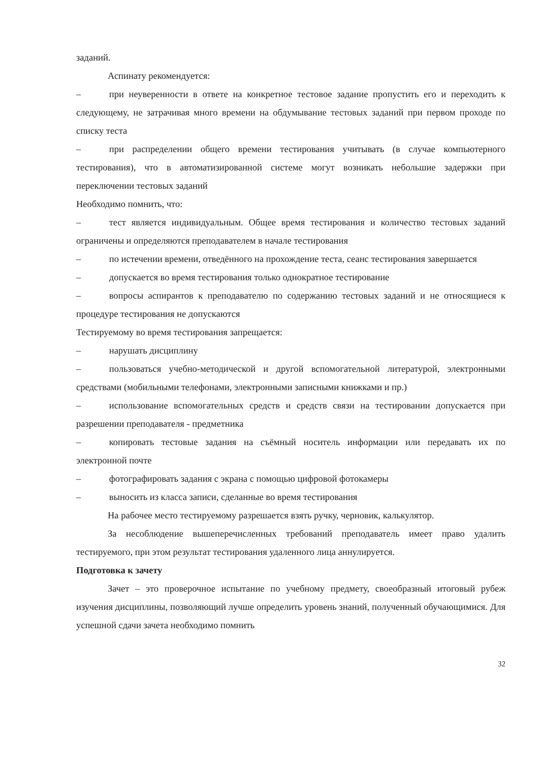заданий.
Аспинату рекомендуется:
–   при неуверенности в ответе на конкретное тестовое задание пропустить его и переходить к следующему, не затрачивая много времени на обдумывание тестовых заданий при первом проходе по списку теста
–   при распределении общего времени тестирования учитывать (в случае компьютерного тестирования), что в автоматизированной системе могут возникать небольшие задержки при переключении тестовых заданий
Необходимо помнить, что:
–   тест является индивидуальным. Общее время тестирования и количество тестовых заданий ограничены и определяются преподавателем в начале тестирования
–   по истечении времени, отведённого на прохождение теста, сеанс тестирования завершается
–   допускается во время тестирования только однократное тестирование
–   вопросы аспирантов к преподавателю по содержанию тестовых заданий и не относящиеся к процедуре тестирования не допускаются
Тестируемому во время тестирования запрещается:
–   нарушать дисциплину
–   пользоваться учебно-методической и другой вспомогательной литературой, электронными средствами (мобильными телефонами, электронными записными книжками и пр.)
–   использование вспомогательных средств и средств связи на тестировании допускается при разрешении преподавателя - предметника
–   копировать тестовые задания на съёмный носитель информации или передавать их по электронной почте
–   фотографировать задания с экрана с помощью цифровой фотокамеры
–   выносить из класса записи, сделанные во время тестирования
На рабочее место тестируемому разрешается взять ручку, черновик, калькулятор.
За несоблюдение вышеперечисленных требований преподаватель имеет право удалить тестируемого, при этом результат тестирования удаленного лица аннулируется.
Подготовка к зачету
Зачет – это проверочное испытание по учебному предмету, своеобразный итоговый рубеж изучения дисциплины, позволяющий лучше определить уровень знаний, полученный обучающимися. Для успешной сдачи зачета необходимо помнить
32